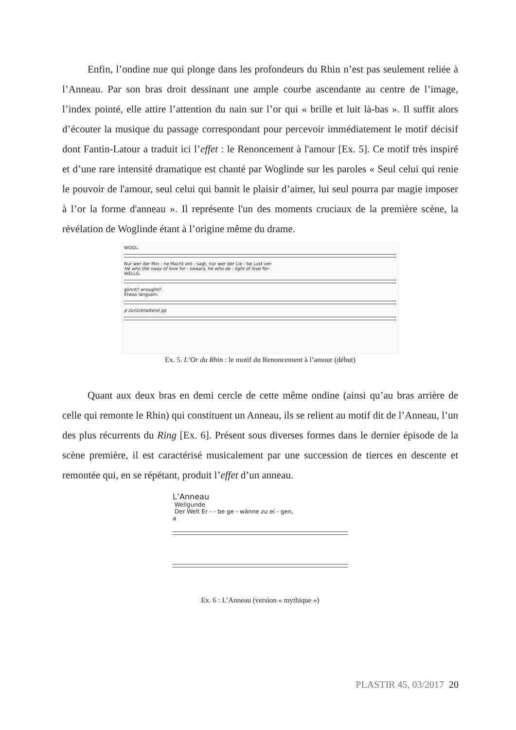Enfin, l’ondine nue qui plonge dans les profondeurs du Rhin n’est pas seulement reliée à l’Anneau. Par son bras droit dessinant une ample courbe ascendante au centre de l’image, l’index pointé, elle attire l’attention du nain sur l’or qui « brille et luit là-bas ». Il suffit alors d’écouter la musique du passage correspondant pour percevoir immédiatement le motif décisif dont Fantin-Latour a traduit ici l’effet : le Renoncement à l'amour [Ex. 5]. Ce motif très inspiré et d’une rare intensité dramatique est chanté par Woglinde sur les paroles « Seul celui qui renie le pouvoir de l'amour, seul celui qui bannit le plaisir d’aimer, lui seul pourra par magie imposer à l’or la forme d'anneau ». Il représente l'un des moments cruciaux de la première scène, la révélation de Woglinde étant à l’origine même du drame.
WOGL.
Nur wer der Min - ne Macht ent - sagt, nur wer der Lie - be Lust ver-
He who the sway of love for - swears, he who de - light of love for-
WELLG.
gönnt? wrought?
Etwas langsam.
p zurückhaltend pp
Ex. 5. L’Or du Rhin : le motif du Renoncement à l’amour (début)
Quant aux deux bras en demi cercle de cette même ondine (ainsi qu’au bras arrière de celle qui remonte le Rhin) qui constituent un Anneau, ils se relient au motif dit de l’Anneau, l’un des plus récurrents du Ring [Ex. 6]. Présent sous diverses formes dans le dernier épisode de la scène première, il est caractérisé musicalement par une succession de tierces en descente et remontée qui, en se répétant, produit l’effet d’un anneau.
L’Anneau
Wellgunde
Der Welt Er - - be ge - wänne zu ei - gen,
a
Ex. 6 : L’Anneau (version « mythique »)
PLASTIR 45, 03/2017 20